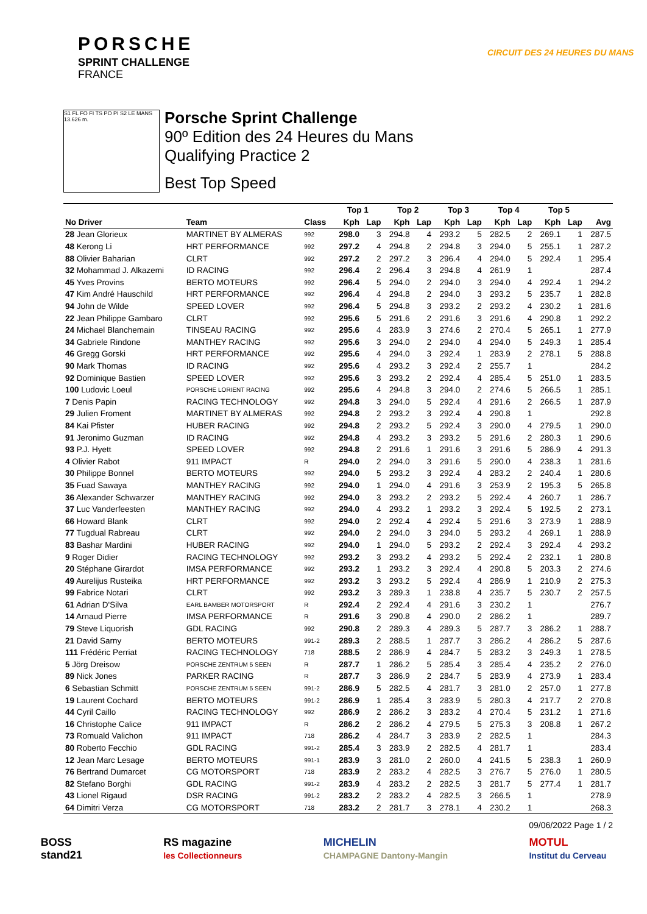PORSCHE
SPRINT CHALLENGE
FRANCE
CIRCUIT DES 24 HEURES DU MANS
S1 FL FO FI TS PO PI S2 LE MANS 13.626 m.
Porsche Sprint Challenge
90º Edition des 24 Heures du Mans
Qualifying Practice 2
Best Top Speed
| | | | Top 1 | | Top 2 | | Top 3 | | Top 4 | | Top 5 | | |
| --- | --- | --- | --- | --- | --- | --- | --- | --- | --- | --- | --- | --- | --- |
| No Driver | Team | Class | Kph | Lap | Kph | Lap | Kph | Lap | Kph | Lap | Kph | Lap | Avg |
| 28 Jean Glorieux | MARTINET BY ALMERAS | 992 | 298.0 | 3 | 294.8 | 4 | 293.2 | 5 | 282.5 | 2 | 269.1 | 1 | 287.5 |
| 48 Kerong Li | HRT PERFORMANCE | 992 | 297.2 | 4 | 294.8 | 2 | 294.8 | 3 | 294.0 | 5 | 255.1 | 1 | 287.2 |
| 88 Olivier Baharian | CLRT | 992 | 297.2 | 2 | 297.2 | 3 | 296.4 | 4 | 294.0 | 5 | 292.4 | 1 | 295.4 |
| 32 Mohammad J. Alkazemi | ID RACING | 992 | 296.4 | 2 | 296.4 | 3 | 294.8 | 4 | 261.9 | 1 | | | 287.4 |
| 45 Yves Provins | BERTO MOTEURS | 992 | 296.4 | 5 | 294.0 | 2 | 294.0 | 3 | 294.0 | 4 | 292.4 | 1 | 294.2 |
| 47 Kim André Hauschild | HRT PERFORMANCE | 992 | 296.4 | 4 | 294.8 | 2 | 294.0 | 3 | 293.2 | 5 | 235.7 | 1 | 282.8 |
| 94 John de Wilde | SPEED LOVER | 992 | 296.4 | 5 | 294.8 | 3 | 293.2 | 2 | 293.2 | 4 | 230.2 | 1 | 281.6 |
| 22 Jean Philippe Gambaro | CLRT | 992 | 295.6 | 5 | 291.6 | 2 | 291.6 | 3 | 291.6 | 4 | 290.8 | 1 | 292.2 |
| 24 Michael Blanchemain | TINSEAU RACING | 992 | 295.6 | 4 | 283.9 | 3 | 274.6 | 2 | 270.4 | 5 | 265.1 | 1 | 277.9 |
| 34 Gabriele Rindone | MANTHEY RACING | 992 | 295.6 | 3 | 294.0 | 2 | 294.0 | 4 | 294.0 | 5 | 249.3 | 1 | 285.4 |
| 46 Gregg Gorski | HRT PERFORMANCE | 992 | 295.6 | 4 | 294.0 | 3 | 292.4 | 1 | 283.9 | 2 | 278.1 | 5 | 288.8 |
| 90 Mark Thomas | ID RACING | 992 | 295.6 | 4 | 293.2 | 3 | 292.4 | 2 | 255.7 | 1 | | | 284.2 |
| 92 Dominique Bastien | SPEED LOVER | 992 | 295.6 | 3 | 293.2 | 2 | 292.4 | 4 | 285.4 | 5 | 251.0 | 1 | 283.5 |
| 100 Ludovic Loeul | PORSCHE LORIENT RACING | 992 | 295.6 | 4 | 294.8 | 3 | 294.0 | 2 | 274.6 | 5 | 266.5 | 1 | 285.1 |
| 7 Denis Papin | RACING TECHNOLOGY | 992 | 294.8 | 3 | 294.0 | 5 | 292.4 | 4 | 291.6 | 2 | 266.5 | 1 | 287.9 |
| 29 Julien Froment | MARTINET BY ALMERAS | 992 | 294.8 | 2 | 293.2 | 3 | 292.4 | 4 | 290.8 | 1 | | | 292.8 |
| 84 Kai Pfister | HUBER RACING | 992 | 294.8 | 2 | 293.2 | 5 | 292.4 | 3 | 290.0 | 4 | 279.5 | 1 | 290.0 |
| 91 Jeronimo Guzman | ID RACING | 992 | 294.8 | 4 | 293.2 | 3 | 293.2 | 5 | 291.6 | 2 | 280.3 | 1 | 290.6 |
| 93 P.J. Hyett | SPEED LOVER | 992 | 294.8 | 2 | 291.6 | 1 | 291.6 | 3 | 291.6 | 5 | 286.9 | 4 | 291.3 |
| 4 Olivier Rabot | 911 IMPACT | R | 294.0 | 2 | 294.0 | 3 | 291.6 | 5 | 290.0 | 4 | 238.3 | 1 | 281.6 |
| 30 Philippe Bonnel | BERTO MOTEURS | 992 | 294.0 | 5 | 293.2 | 3 | 292.4 | 4 | 283.2 | 2 | 240.4 | 1 | 280.6 |
| 35 Fuad Sawaya | MANTHEY RACING | 992 | 294.0 | 1 | 294.0 | 4 | 291.6 | 3 | 253.9 | 2 | 195.3 | 5 | 265.8 |
| 36 Alexander Schwarzer | MANTHEY RACING | 992 | 294.0 | 3 | 293.2 | 2 | 293.2 | 5 | 292.4 | 4 | 260.7 | 1 | 286.7 |
| 37 Luc Vanderfeesten | MANTHEY RACING | 992 | 294.0 | 4 | 293.2 | 1 | 293.2 | 3 | 292.4 | 5 | 192.5 | 2 | 273.1 |
| 66 Howard Blank | CLRT | 992 | 294.0 | 2 | 292.4 | 4 | 292.4 | 5 | 291.6 | 3 | 273.9 | 1 | 288.9 |
| 77 Tugdual Rabreau | CLRT | 992 | 294.0 | 2 | 294.0 | 3 | 294.0 | 5 | 293.2 | 4 | 269.1 | 1 | 288.9 |
| 83 Bashar Mardini | HUBER RACING | 992 | 294.0 | 1 | 294.0 | 5 | 293.2 | 2 | 292.4 | 3 | 292.4 | 4 | 293.2 |
| 9 Roger Didier | RACING TECHNOLOGY | 992 | 293.2 | 3 | 293.2 | 4 | 293.2 | 5 | 292.4 | 2 | 232.1 | 1 | 280.8 |
| 20 Stéphane Girardot | IMSA PERFORMANCE | 992 | 293.2 | 1 | 293.2 | 3 | 292.4 | 4 | 290.8 | 5 | 203.3 | 2 | 274.6 |
| 49 Aurelijus Rusteika | HRT PERFORMANCE | 992 | 293.2 | 3 | 293.2 | 5 | 292.4 | 4 | 286.9 | 1 | 210.9 | 2 | 275.3 |
| 99 Fabrice Notari | CLRT | 992 | 293.2 | 3 | 289.3 | 1 | 238.8 | 4 | 235.7 | 5 | 230.7 | 2 | 257.5 |
| 61 Adrian D'Silva | EARL BAMBER MOTORSPORT | R | 292.4 | 2 | 292.4 | 4 | 291.6 | 3 | 230.2 | 1 | | | 276.7 |
| 14 Arnaud Pierre | IMSA PERFORMANCE | R | 291.6 | 3 | 290.8 | 4 | 290.0 | 2 | 286.2 | 1 | | | 289.7 |
| 79 Steve Liquorish | GDL RACING | 992 | 290.8 | 2 | 289.3 | 4 | 289.3 | 5 | 287.7 | 3 | 286.2 | 1 | 288.7 |
| 21 David Sarny | BERTO MOTEURS | 991-2 | 289.3 | 2 | 288.5 | 1 | 287.7 | 3 | 286.2 | 4 | 286.2 | 5 | 287.6 |
| 111 Frédéric Perriat | RACING TECHNOLOGY | 718 | 288.5 | 2 | 286.9 | 4 | 284.7 | 5 | 283.2 | 3 | 249.3 | 1 | 278.5 |
| 5 Jörg Dreisow | PORSCHE ZENTRUM 5 SEEN | R | 287.7 | 1 | 286.2 | 5 | 285.4 | 3 | 285.4 | 4 | 235.2 | 2 | 276.0 |
| 89 Nick Jones | PARKER RACING | R | 287.7 | 3 | 286.9 | 2 | 284.7 | 5 | 283.9 | 4 | 273.9 | 1 | 283.4 |
| 6 Sebastian Schmitt | PORSCHE ZENTRUM 5 SEEN | 991-2 | 286.9 | 5 | 282.5 | 4 | 281.7 | 3 | 281.0 | 2 | 257.0 | 1 | 277.8 |
| 19 Laurent Cochard | BERTO MOTEURS | 991-2 | 286.9 | 1 | 285.4 | 3 | 283.9 | 5 | 280.3 | 4 | 217.7 | 2 | 270.8 |
| 44 Cyril Caillo | RACING TECHNOLOGY | 992 | 286.9 | 2 | 286.2 | 3 | 283.2 | 4 | 270.4 | 5 | 231.2 | 1 | 271.6 |
| 16 Christophe Calice | 911 IMPACT | R | 286.2 | 2 | 286.2 | 4 | 279.5 | 5 | 275.3 | 3 | 208.8 | 1 | 267.2 |
| 73 Romuald Valichon | 911 IMPACT | 718 | 286.2 | 4 | 284.7 | 3 | 283.9 | 2 | 282.5 | 1 | | | 284.3 |
| 80 Roberto Fecchio | GDL RACING | 991-2 | 285.4 | 3 | 283.9 | 2 | 282.5 | 4 | 281.7 | 1 | | | 283.4 |
| 12 Jean Marc Lesage | BERTO MOTEURS | 991-1 | 283.9 | 3 | 281.0 | 2 | 260.0 | 4 | 241.5 | 5 | 238.3 | 1 | 260.9 |
| 76 Bertrand Dumarcet | CG MOTORSPORT | 718 | 283.9 | 2 | 283.2 | 4 | 282.5 | 3 | 276.7 | 5 | 276.0 | 1 | 280.5 |
| 82 Stefano Borghi | GDL RACING | 991-2 | 283.9 | 4 | 283.2 | 2 | 282.5 | 3 | 281.7 | 5 | 277.4 | 1 | 281.7 |
| 43 Lionel Rigaud | DSR RACING | 991-2 | 283.2 | 2 | 283.2 | 4 | 282.5 | 3 | 266.5 | 1 | | | 278.9 |
| 64 Dimitri Verza | CG MOTORSPORT | 718 | 283.2 | 2 | 281.7 | 3 | 278.1 | 4 | 230.2 | 1 | | | 268.3 |
09/06/2022 Page 1 / 2
BOSS
stand21
RS magazine
les Collectionneurs
MICHELIN
CHAMPAGNE Dantony-Mangin
MOTUL
Institut du Cerveau